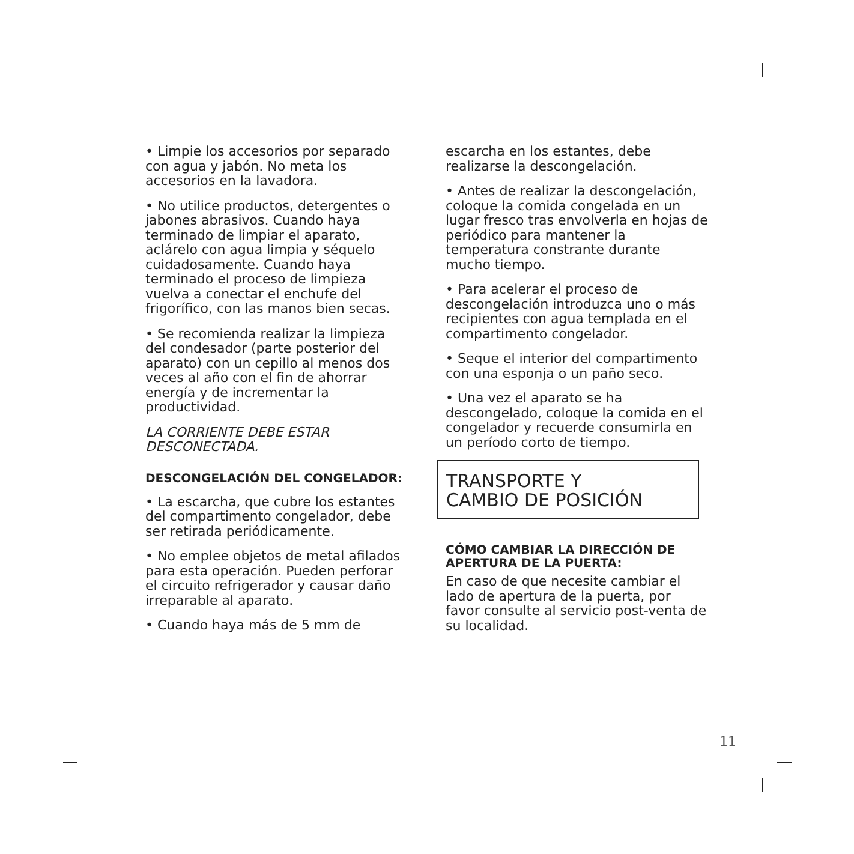• Limpie los accesorios por separado con agua y jabón. No meta los accesorios en la lavadora.
• No utilice productos, detergentes o jabones abrasivos. Cuando haya terminado de limpiar el aparato, aclárelo con agua limpia y séquelo cuidadosamente. Cuando haya terminado el proceso de limpieza vuelva a conectar el enchufe del frigorífico, con las manos bien secas.
• Se recomienda realizar la limpieza del condesador (parte posterior del aparato) con un cepillo al menos dos veces al año con el fin de ahorrar energía y de incrementar la productividad.
LA CORRIENTE DEBE ESTAR DESCONECTADA.
DESCONGELACIÓN DEL CONGELADOR:
• La escarcha, que cubre los estantes del compartimento congelador, debe ser retirada periódicamente.
• No emplee objetos de metal afilados para esta operación. Pueden perforar el circuito refrigerador y causar daño irreparable al aparato.
• Cuando haya más de 5 mm de
escarcha en los estantes, debe realizarse la descongelación.
• Antes de realizar la descongelación, coloque la comida congelada en un lugar fresco tras envolverla en hojas de periódico para mantener la temperatura constrante durante mucho tiempo.
• Para acelerar el proceso de descongelación introduzca uno o más recipientes con agua templada en el compartimento congelador.
• Seque el interior del compartimento con una esponja o un paño seco.
• Una vez el aparato se ha descongelado, coloque la comida en el congelador y recuerde consumirla en un período corto de tiempo.
TRANSPORTE Y
CAMBIO DE POSICIÓN
CÓMO CAMBIAR LA DIRECCIÓN DE APERTURA DE LA PUERTA:
En caso de que necesite cambiar el lado de apertura de la puerta, por favor consulte al servicio post-venta de su localidad.
11